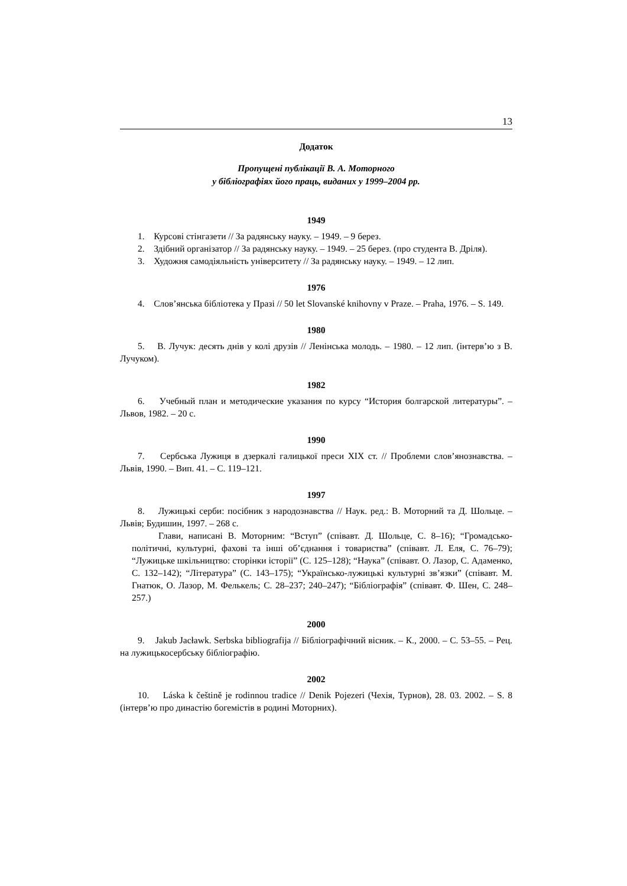13
Додаток
Пропущені публікації В. А. Моторного
у бібліографіях його праць, виданих у 1999–2004 рр.
1949
1. Курсові стінгазети // За радянську науку. – 1949. – 9 берез.
2. Здібний організатор // За радянську науку. – 1949. – 25 берез. (про студента В. Дріля).
3. Художня самодіяльність університету // За радянську науку. – 1949. – 12 лип.
1976
4. Слов’янська бібліотека у Празі // 50 let Slovanské knihovny v Praze. – Praha, 1976. – S. 149.
1980
5. В. Лучук: десять днів у колі друзів // Ленінська молодь. – 1980. – 12 лип. (інтерв’ю з В. Лучуком).
1982
6. Учебный план и методические указания по курсу “История болгарской литературы”. – Львов, 1982. – 20 с.
1990
7. Сербська Лужиця в дзеркалі галицької преси XIX ст. // Проблеми слов’янознавства. – Львів, 1990. – Вип. 41. – С. 119–121.
1997
8. Лужицькі серби: посібник з народознавства // Наук. ред.: В. Моторний та Д. Шольце. – Львів; Будишин, 1997. – 268 с.
Глави, написані В. Моторним: “Вступ” (співавт. Д. Шольце, С. 8–16); “Громадсько-політичні, культурні, фахові та інші об’єднання і товариства” (співавт. Л. Еля, С. 76–79); “Лужицьке шкільництво: сторінки історії” (С. 125–128); “Наука” (співавт. О. Лазор, С. Адаменко, С. 132–142); “Література” (С. 143–175); “Українсько-лужицькі культурні зв’язки” (співавт. М. Гнатюк, О. Лазор, М. Фелькель; С. 28–237; 240–247); “Бібліографія” (співавт. Ф. Шен, С. 248–257.)
2000
9. Jakub Jacławk. Serbska bibliografija // Бібліографічний вісник. – К., 2000. – С. 53–55. – Рец. на лужицькосербську бібліографію.
2002
10. Láska k češtině je rodinnou tradice // Denik Pojezeri (Чехія, Турнов), 28. 03. 2002. – S. 8 (інтерв’ю про династію богемістів в родині Моторних).